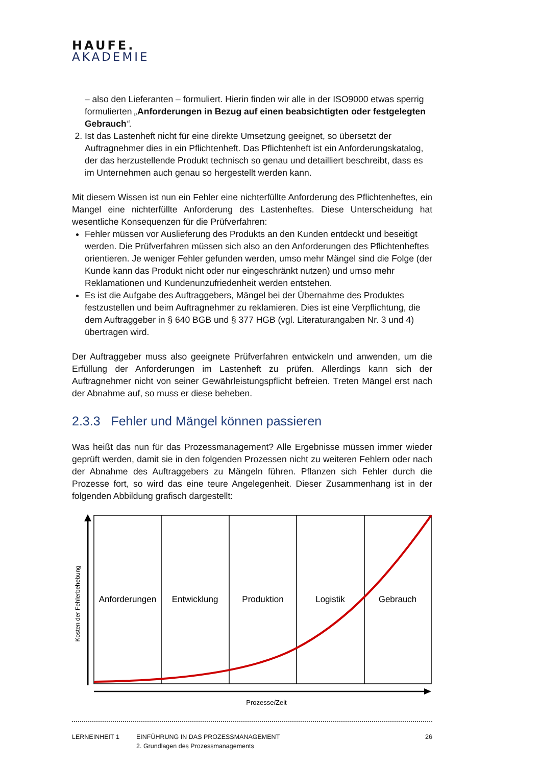HAUFE.
AKADEMIE
– also den Lieferanten – formuliert. Hierin finden wir alle in der ISO9000 etwas sperrig formulierten „Anforderungen in Bezug auf einen beabsichtigten oder festgelegten Gebrauch“.
2. Ist das Lastenheft nicht für eine direkte Umsetzung geeignet, so übersetzt der Auftragnehmer dies in ein Pflichtenheft. Das Pflichtenheft ist ein Anforderungskatalog, der das herzustellende Produkt technisch so genau und detailliert beschreibt, dass es im Unternehmen auch genau so hergestellt werden kann.
Mit diesem Wissen ist nun ein Fehler eine nichterfüllte Anforderung des Pflichtenheftes, ein Mangel eine nichterfüllte Anforderung des Lastenheftes. Diese Unterscheidung hat wesentliche Konsequenzen für die Prüfverfahren:
Fehler müssen vor Auslieferung des Produkts an den Kunden entdeckt und beseitigt werden. Die Prüfverfahren müssen sich also an den Anforderungen des Pflichtenheftes orientieren. Je weniger Fehler gefunden werden, umso mehr Mängel sind die Folge (der Kunde kann das Produkt nicht oder nur eingeschränkt nutzen) und umso mehr Reklamationen und Kundenunzufriedenheit werden entstehen.
Es ist die Aufgabe des Auftraggebers, Mängel bei der Übernahme des Produktes festzustellen und beim Auftragnehmer zu reklamieren. Dies ist eine Verpflichtung, die dem Auftraggeber in § 640 BGB und § 377 HGB (vgl. Literaturangaben Nr. 3 und 4) übertragen wird.
Der Auftraggeber muss also geeignete Prüfverfahren entwickeln und anwenden, um die Erfüllung der Anforderungen im Lastenheft zu prüfen. Allerdings kann sich der Auftragnehmer nicht von seiner Gewährleistungspflicht befreien. Treten Mängel erst nach der Abnahme auf, so muss er diese beheben.
2.3.3 Fehler und Mängel können passieren
Was heißt das nun für das Prozessmanagement? Alle Ergebnisse müssen immer wieder geprüft werden, damit sie in den folgenden Prozessen nicht zu weiteren Fehlern oder nach der Abnahme des Auftraggebers zu Mängeln führen. Pflanzen sich Fehler durch die Prozesse fort, so wird das eine teure Angelegenheit. Dieser Zusammenhang ist in der folgenden Abbildung grafisch dargestellt:
Kosten der Fehlerbehebung
Anforderungen
Entwicklung
Produktion
Logistik
Gebrauch
Prozesse/Zeit
LERNEINHEIT 1 EINFÜHRUNG IN DAS PROZESSMANAGEMENT
2. Grundlagen des Prozessmanagements
26